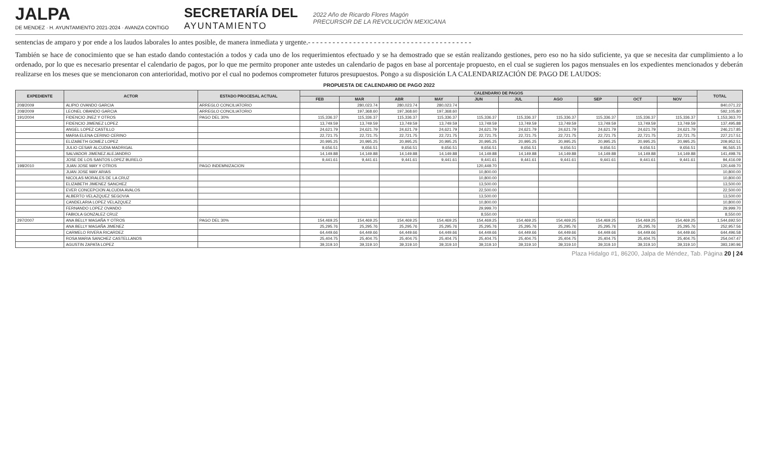JALPA
DE MENDEZ · H. AYUNTAMIENTO 2021-2024 · AVANZA CONTIGO
SECRETARÍA DEL
AYUNTAMIENTO
2022 Año de Ricardo Flores Magón
PRECURSOR DE LA REVOLUCIÓN MEXICANA
sentencias de amparo y por ende a los laudos laborales lo antes posible, de manera inmediata y urgente.- - - - - - - - - - - - - - - - - - - - - - - - - - - - - - - - - - - - - - - -
También se hace de conocimiento que se han estado dando contestación a todos y cada uno de los requerimientos efectuado y se ha demostrado que se están realizando gestiones, pero eso no ha sido suficiente, ya que se necesita dar cumplimiento a lo ordenado, por lo que es necesario presentar el calendario de pagos, por lo que me permito proponer ante ustedes un calendario de pagos en base al porcentaje propuesto, en el cual se sugieren los pagos mensuales en los expedientes mencionados y deberán realizarse en los meses que se mencionaron con anterioridad, motivo por el cual no podemos comprometer futuros presupuestos. Pongo a su disposición LA CALENDARIZACIÓN DE PAGO DE LAUDOS:
PROPUESTA DE CALENDARIO DE PAGO 2022
| EXPEDIENTE | ACTOR | ESTADO PROCESAL ACTUAL | CALENDARIO DE PAGOS | | | | | | | | | | TOTAL |
| --- | --- | --- | --- | --- | --- | --- | --- | --- | --- | --- | --- | --- | --- |
| | | | FEB | MAR | ABR | MAY | JUN | JUL | AGO | SEP | OCT | NOV | |
| 208/2009 | ALIPIO OVANDO GARCIA | ARREGLO CONCILIATORIO | | 280,023.74 | 280,023.74 | 280,023.74 | | | | | | | 840,071.22 |
| 208/2009 | LEONEL OBANDO GARCIA | ARREGLO CONCILIATORIO | | 197,368.60 | 197,368.60 | 197,368.60 | | | | | | | 592,105.80 |
| 191/2004 | FIDENCIO JNEZ Y OTROS | PAGO DEL 30% | 115,336.37 | 115,336.37 | 115,336.37 | 115,336.37 | 115,336.37 | 115,336.37 | 115,336.37 | 115,336.37 | 115,336.37 | 115,336.37 | 1,153,363.70 |
| | FIDENCIO JIMENEZ LOPEZ | | 13,749.59 | 13,749.59 | 13,749.59 | 13,749.59 | 13,749.59 | 13,749.59 | 13,749.59 | 13,749.59 | 13,749.59 | 13,749.59 | 137,495.88 |
| | ANGEL LOPEZ CASTILLO | | 24,621.79 | 24,621.79 | 24,621.79 | 24,621.79 | 24,621.79 | 24,621.79 | 24,621.79 | 24,621.79 | 24,621.79 | 24,621.79 | 246,217.85 |
| | MARIA ELENA CERINO CERINO | | 22,721.75 | 22,721.75 | 22,721.75 | 22,721.75 | 22,721.75 | 22,721.75 | 22,721.75 | 22,721.75 | 22,721.75 | 22,721.75 | 227,217.51 |
| | ELIZABETH GOMEZ LOPEZ | | 20,995.25 | 20,995.25 | 20,995.25 | 20,995.25 | 20,995.25 | 20,995.25 | 20,995.25 | 20,995.25 | 20,995.25 | 20,995.25 | 209,952.51 |
| | JULIO CESAR ALCUDIA MADRIGAL | | 9,656.51 | 9,656.51 | 9,656.51 | 9,656.51 | 9,656.51 | 9,656.51 | 9,656.51 | 9,656.51 | 9,656.51 | 9,656.51 | 96,565.15 |
| | SALVADOR JIMENEZ ALEJANDRO | | 14,149.88 | 14,149.88 | 14,149.88 | 14,149.88 | 14,149.88 | 14,149.88 | 14,149.88 | 14,149.88 | 14,149.88 | 14,149.88 | 141,498.76 |
| | JOSE DE LOS SANTOS LOPEZ BURELO | | 9,441.61 | 9,441.61 | 9,441.61 | 9,441.61 | 9,441.61 | 9,441.61 | 9,441.61 | 9,441.61 | 9,441.61 | 9,441.61 | 94,416.09 |
| 198/2010 | JUAN JOSE MAY Y OTROS | PAGO INDEMNIZACION | | | | | 120,449.70 | | | | | | 120,449.70 |
| | JUAN JOSE MAY ARIAS | | | | | | 10,800.00 | | | | | | 10,800.00 |
| | NICOLAS MORALES DE LA CRUZ | | | | | | 10,800.00 | | | | | | 10,800.00 |
| | ELIZABETH JIMENEZ SANCHEZ | | | | | | 13,500.00 | | | | | | 13,500.00 |
| | EVER CONCEPCION ALCUDIA AVALOS | | | | | | 22,500.00 | | | | | | 22,500.00 |
| | ALBERTO VELAZQUEZ SEGOVIA | | | | | | 13,500.00 | | | | | | 13,500.00 |
| | CANDELARIA LOPEZ VELAZQUEZ | | | | | | 10,800.00 | | | | | | 10,800.00 |
| | FERNANDO LOPEZ OVANDO | | | | | | 29,999.70 | | | | | | 29,999.70 |
| | FABIOLA GONZALEZ CRUZ | | | | | | 8,550.00 | | | | | | 8,550.00 |
| 297/2007 | ANA BELLY MAGAÑA Y OTROS | PAGO DEL 30% | 154,469.25 | 154,469.25 | 154,469.25 | 154,469.25 | 154,469.25 | 154,469.25 | 154,469.25 | 154,469.25 | 154,469.25 | 154,469.25 | 1,544,692.50 |
| | ANA BELLY MAGAÑA JIMENEZ | | 25,295.76 | 25,295.76 | 25,295.76 | 25,295.76 | 25,295.76 | 25,295.76 | 25,295.76 | 25,295.76 | 25,295.76 | 25,295.76 | 252,957.56 |
| | CARMELO RIVERA RICARDEZ | | 64,449.66 | 64,449.66 | 64,449.66 | 64,449.66 | 64,449.66 | 64,449.66 | 64,449.66 | 64,449.66 | 64,449.66 | 64,449.66 | 644,496.58 |
| | ROSA MARIA SANCHEZ CASTELLANOS | | 25,404.75 | 25,404.75 | 25,404.75 | 25,404.75 | 25,404.75 | 25,404.75 | 25,404.75 | 25,404.75 | 25,404.75 | 25,404.75 | 254,047.47 |
| | AGUSTIN ZAPATA LOPEZ | | 39,319.10 | 39,319.10 | 39,319.10 | 39,319.10 | 39,319.10 | 39,319.10 | 39,319.10 | 39,319.10 | 39,319.10 | 39,319.10 | 393,190.96 |
Plaza Hidalgo #1, 86200, Jalpa de Méndez, Tab. Página 20 | 24